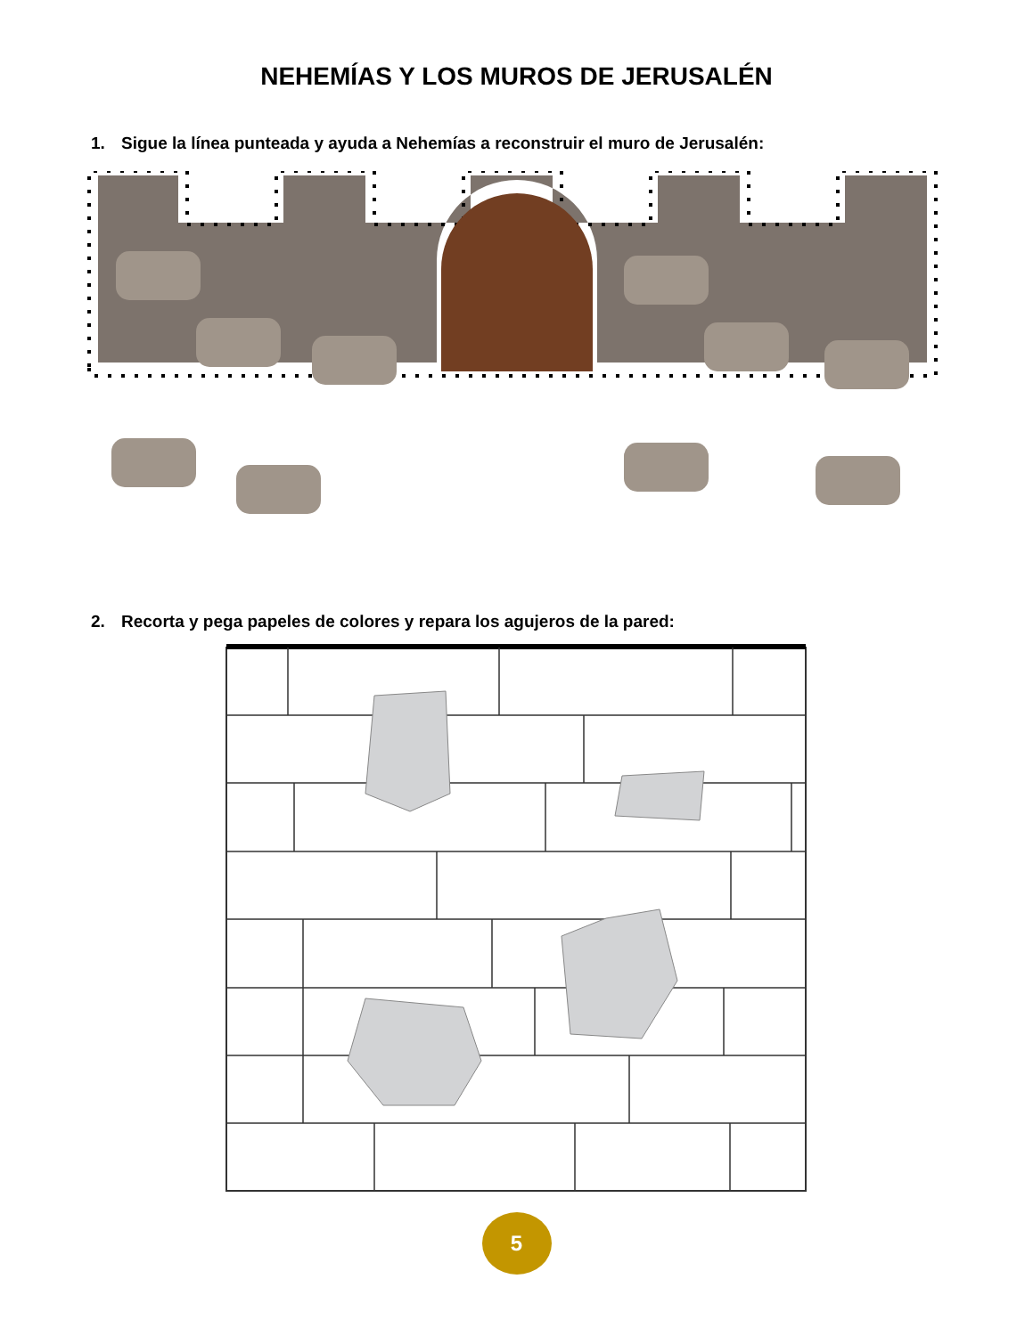NEHEMÍAS Y LOS MUROS DE JERUSALÉN
1. Sigue la línea punteada y ayuda a Nehemías a reconstruir el muro de Jerusalén:
2. Recorta y pega papeles de colores y repara los agujeros de la pared:
5